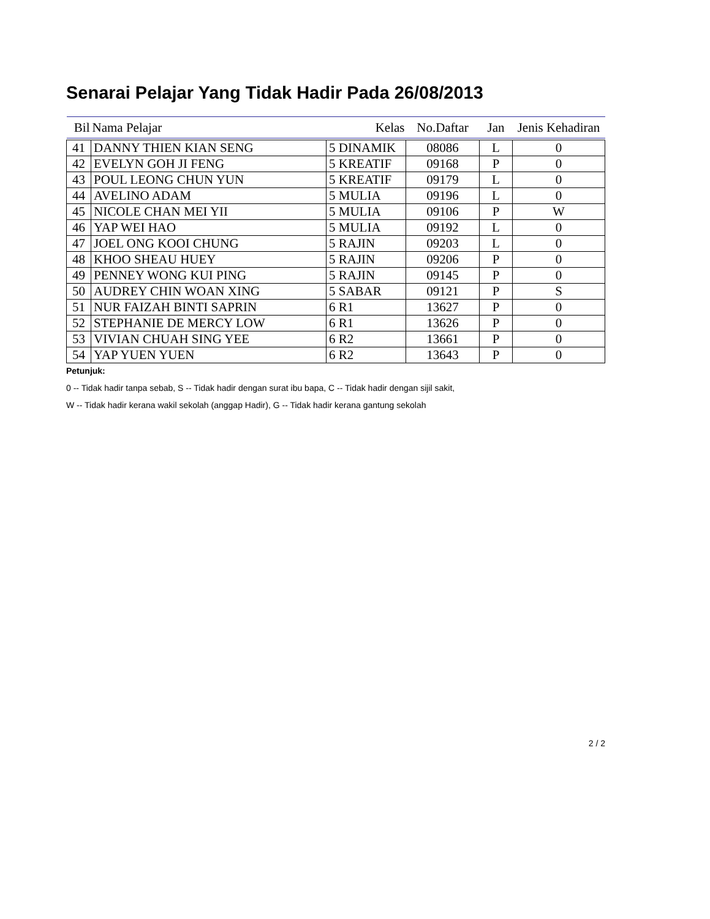Senarai Pelajar Yang Tidak Hadir Pada 26/08/2013
| Bil | Nama Pelajar | Kelas | No.Daftar | Jan | Jenis Kehadiran |
| --- | --- | --- | --- | --- | --- |
| 41 | DANNY THIEN KIAN SENG | 5 DINAMIK | 08086 | L | 0 |
| 42 | EVELYN GOH JI FENG | 5 KREATIF | 09168 | P | 0 |
| 43 | POUL LEONG CHUN YUN | 5 KREATIF | 09179 | L | 0 |
| 44 | AVELINO ADAM | 5 MULIA | 09196 | L | 0 |
| 45 | NICOLE CHAN MEI YII | 5 MULIA | 09106 | P | W |
| 46 | YAP WEI HAO | 5 MULIA | 09192 | L | 0 |
| 47 | JOEL ONG KOOI CHUNG | 5 RAJIN | 09203 | L | 0 |
| 48 | KHOO SHEAU HUEY | 5 RAJIN | 09206 | P | 0 |
| 49 | PENNEY WONG KUI PING | 5 RAJIN | 09145 | P | 0 |
| 50 | AUDREY CHIN WOAN XING | 5 SABAR | 09121 | P | S |
| 51 | NUR FAIZAH BINTI SAPRIN | 6 R1 | 13627 | P | 0 |
| 52 | STEPHANIE DE MERCY LOW | 6 R1 | 13626 | P | 0 |
| 53 | VIVIAN CHUAH SING YEE | 6 R2 | 13661 | P | 0 |
| 54 | YAP YUEN YUEN | 6 R2 | 13643 | P | 0 |
Petunjuk:
0 -- Tidak hadir tanpa sebab, S -- Tidak hadir dengan surat ibu bapa, C -- Tidak hadir dengan sijil sakit,
W -- Tidak hadir kerana wakil sekolah (anggap Hadir), G -- Tidak hadir kerana gantung sekolah
2 / 2